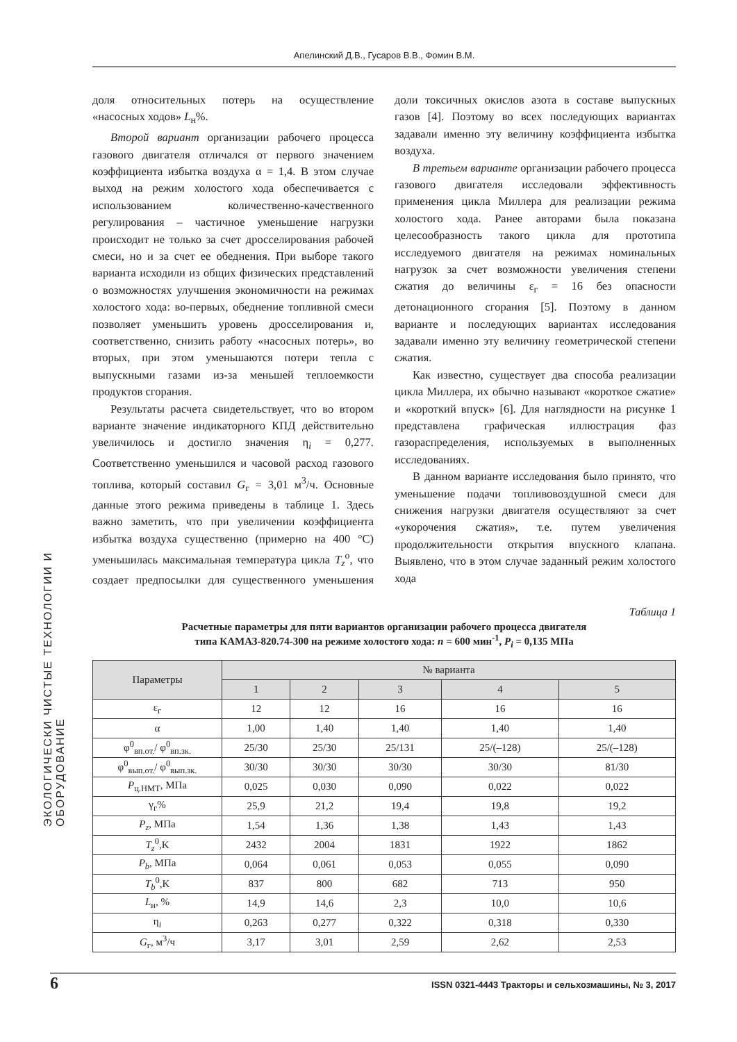Апелинский Д.В., Гусаров В.В., Фомин В.М.
ЭКОЛОГИЧЕСКИ ЧИСТЫЕ ТЕХНОЛОГИИ И ОБОРУДОВАНИЕ
доля относительных потерь на осуществление «насосных ходов» L<sub>н</sub>%.
Второй вариант организации рабочего процесса газового двигателя отличался от первого значением коэффициента избытка воздуха α = 1,4. В этом случае выход на режим холостого хода обеспечивается с использованием количественно-качественного регулирования – частичное уменьшение нагрузки происходит не только за счет дросселирования рабочей смеси, но и за счет ее обеднения. При выборе такого варианта исходили из общих физических представлений о возможностях улучшения экономичности на режимах холостого хода: во-первых, обеднение топливной смеси позволяет уменьшить уровень дросселирования и, соответственно, снизить работу «насосных потерь», во вторых, при этом уменьшаются потери тепла с выпускными газами из-за меньшей теплоемкости продуктов сгорания.
Результаты расчета свидетельствует, что во втором варианте значение индикаторного КПД действительно увеличилось и достигло значения η<sub>i</sub> = 0,277. Соответственно уменьшился и часовой расход газового топлива, который составил G<sub>г</sub> = 3,01 м<sup>3</sup>/ч. Основные данные этого режима приведены в таблице 1. Здесь важно заметить, что при увеличении коэффициента избытка воздуха существенно (примерно на 400 °С) уменьшилась максимальная температура цикла T<sub>z</sub><sup>о</sup>, что создает предпосылки для существенного уменьшения доли токсичных окислов азота в составе выпускных газов [4]. Поэтому во всех последующих вариантах задавали именно эту величину коэффициента избытка воздуха.
В третьем варианте организации рабочего процесса газового двигателя исследовали эффективность применения цикла Миллера для реализации режима холостого хода. Ранее авторами была показана целесообразность такого цикла для прототипа исследуемого двигателя на режимах номинальных нагрузок за счет возможности увеличения степени сжатия до величины ε<sub>г</sub> = 16 без опасности детонационного сгорания [5]. Поэтому в данном варианте и последующих вариантах исследования задавали именно эту величину геометрической степени сжатия.
Как известно, существует два способа реализации цикла Миллера, их обычно называют «короткое сжатие» и «короткий впуск» [6]. Для наглядности на рисунке 1 представлена графическая иллюстрация фаз газораспределения, используемых в выполненных исследованиях.
В данном варианте исследования было принято, что уменьшение подачи топливовоздушной смеси для снижения нагрузки двигателя осуществляют за счет «укорочения сжатия», т.е. путем увеличения продолжительности открытия впускного клапана. Выявлено, что в этом случае заданный режим холостого хода
Таблица 1
Расчетные параметры для пяти вариантов организации рабочего процесса двигателя
типа КАМАЗ-820.74-300 на режиме холостого хода: n = 600 мин<sup>-1</sup>, P<sub>i</sub> = 0,135 МПа
| Параметры | № варианта | | | | |
| --- | --- | --- | --- | --- | --- |
| | 1 | 2 | 3 | 4 | 5 |
| ε<sub>г</sub> | 12 | 12 | 16 | 16 | 16 |
| α | 1,00 | 1,40 | 1,40 | 1,40 | 1,40 |
| φ<sup>0</sup><sub>вп.от.</sub>/ φ<sup>0</sup><sub>вп.зк.</sub> | 25/30 | 25/30 | 25/131 | 25/(–128) | 25/(–128) |
| φ<sup>0</sup><sub>вып.от.</sub>/ φ<sup>0</sup><sub>вып.зк.</sub> | 30/30 | 30/30 | 30/30 | 30/30 | 81/30 |
| P<sub>ц.НМТ</sub>, МПа | 0,025 | 0,030 | 0,090 | 0,022 | 0,022 |
| γ<sub>г</sub>% | 25,9 | 21,2 | 19,4 | 19,8 | 19,2 |
| P<sub>z</sub> , МПа | 1,54 | 1,36 | 1,38 | 1,43 | 1,43 |
| T<sub>z</sub><sup>0</sup>,K | 2432 | 2004 | 1831 | 1922 | 1862 |
| P<sub>b</sub> , МПа | 0,064 | 0,061 | 0,053 | 0,055 | 0,090 |
| T<sub>b</sub><sup>0</sup>,K | 837 | 800 | 682 | 713 | 950 |
| L<sub>н</sub>, % | 14,9 | 14,6 | 2,3 | 10,0 | 10,6 |
| η<sub>i</sub> | 0,263 | 0,277 | 0,322 | 0,318 | 0,330 |
| G<sub>г</sub>, м<sup>3</sup>/ч | 3,17 | 3,01 | 2,59 | 2,62 | 2,53 |
6 ISSN 0321-4443 Тракторы и сельхозмашины, № 3, 2017